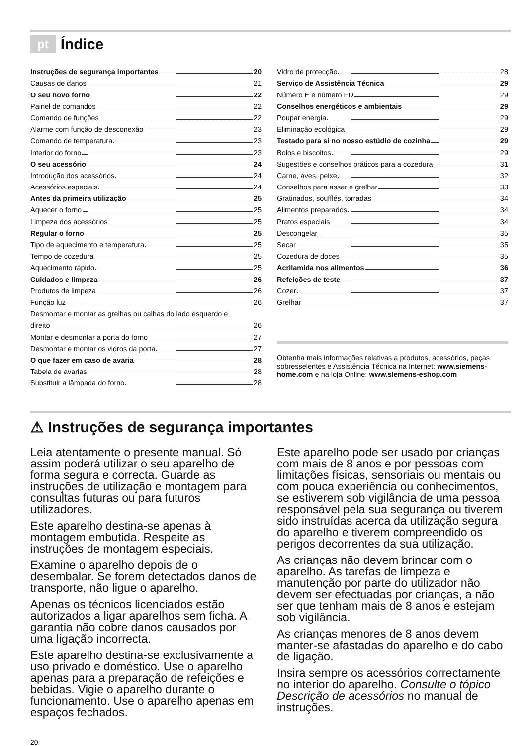pt Índice
Instruções de segurança importantes 20
Causas de danos 21
O seu novo forno 22
Painel de comandos 22
Comando de funções 22
Alarme com função de desconexão 23
Comando de temperatura 23
Interior do forno 23
O seu acessório 24
Introdução dos acessórios 24
Acessórios especiais 24
Antes da primeira utilização 25
Aquecer o forno 25
Limpeza dos acessórios 25
Regular o forno 25
Tipo de aquecimento e temperatura 25
Tempo de cozedura 25
Aquecimento rápido 25
Cuidados e limpeza 26
Produtos de limpeza 26
Função luz 26
Desmontar e montar as grelhas ou calhas do lado esquerdo e
direito 26
Montar e desmontar a porta do forno 27
Desmontar e montar os vidros da porta 27
O que fazer em caso de avaria 28
Tabela de avarias 28
Substituir a lâmpada do forno 28
Vidro de protecção 28
Serviço de Assistência Técnica 29
Número E e número FD 29
Conselhos energéticos e ambientais 29
Poupar energia 29
Eliminação ecológica 29
Testado para si no nosso estúdio de cozinha 29
Bolos e biscoitos 29
Sugestões e conselhos práticos para a cozedura 31
Carne, aves, peixe 32
Conselhos para assar e grelhar 33
Gratinados, soufflés, torradas 34
Alimentos preparados 34
Pratos especiais 34
Descongelar 35
Secar 35
Cozedura de doces 35
Acrilamida nos alimentos 36
Refeições de teste 37
Cozer 37
Grelhar 37
Obtenha mais informações relativas a produtos, acessórios, peças sobresselentes e Assistência Técnica na Internet: www.siemens-home.com e na loja Online: www.siemens-eshop.com
⚠ Instruções de segurança importantes
Leia atentamente o presente manual. Só assim poderá utilizar o seu aparelho de forma segura e correcta. Guarde as instruções de utilização e montagem para consultas futuras ou para futuros utilizadores.
Este aparelho destina-se apenas à montagem embutida. Respeite as instruções de montagem especiais.
Examine o aparelho depois de o desembalar. Se forem detectados danos de transporte, não ligue o aparelho.
Apenas os técnicos licenciados estão autorizados a ligar aparelhos sem ficha. A garantia não cobre danos causados por uma ligação incorrecta.
Este aparelho destina-se exclusivamente a uso privado e doméstico. Use o aparelho apenas para a preparação de refeições e bebidas. Vigie o aparelho durante o funcionamento. Use o aparelho apenas em espaços fechados.
Este aparelho pode ser usado por crianças com mais de 8 anos e por pessoas com limitações físicas, sensoriais ou mentais ou com pouca experiência ou conhecimentos, se estiverem sob vigilância de uma pessoa responsável pela sua segurança ou tiverem sido instruídas acerca da utilização segura do aparelho e tiverem compreendido os perigos decorrentes da sua utilização.
As crianças não devem brincar com o aparelho. As tarefas de limpeza e manutenção por parte do utilizador não devem ser efectuadas por crianças, a não ser que tenham mais de 8 anos e estejam sob vigilância.
As crianças menores de 8 anos devem manter-se afastadas do aparelho e do cabo de ligação.
Insira sempre os acessórios correctamente no interior do aparelho. Consulte o tópico Descrição de acessórios no manual de instruções.
20